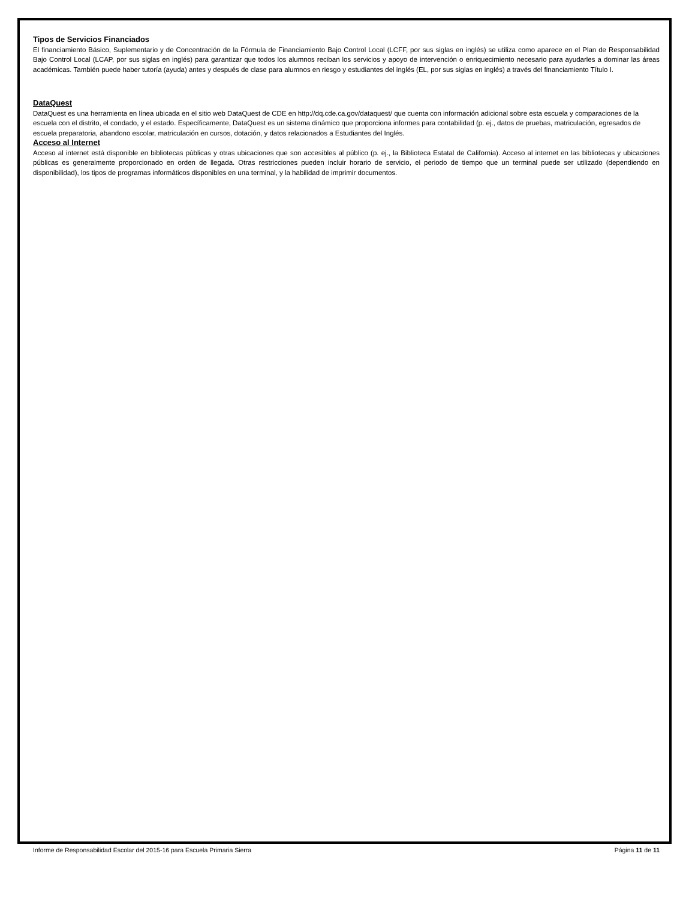Tipos de Servicios Financiados
El financiamiento Básico, Suplementario y de Concentración de la Fórmula de Financiamiento Bajo Control Local (LCFF, por sus siglas en inglés) se utiliza como aparece en el Plan de Responsabilidad Bajo Control Local (LCAP, por sus siglas en inglés) para garantizar que todos los alumnos reciban los servicios y apoyo de intervención o enriquecimiento necesario para ayudarles a dominar las áreas académicas. También puede haber tutoría (ayuda) antes y después de clase para alumnos en riesgo y estudiantes del inglés (EL, por sus siglas en inglés) a través del financiamiento Título I.
DataQuest
DataQuest es una herramienta en línea ubicada en el sitio web DataQuest de CDE en http://dq.cde.ca.gov/dataquest/ que cuenta con información adicional sobre esta escuela y comparaciones de la escuela con el distrito, el condado, y el estado. Específicamente, DataQuest es un sistema dinámico que proporciona informes para contabilidad (p. ej., datos de pruebas, matriculación, egresados de escuela preparatoria, abandono escolar, matriculación en cursos, dotación, y datos relacionados a Estudiantes del Inglés.
Acceso al Internet
Acceso al internet está disponible en bibliotecas públicas y otras ubicaciones que son accesibles al público (p. ej., la Biblioteca Estatal de California). Acceso al internet en las bibliotecas y ubicaciones públicas es generalmente proporcionado en orden de llegada. Otras restricciones pueden incluir horario de servicio, el periodo de tiempo que un terminal puede ser utilizado (dependiendo en disponibilidad), los tipos de programas informáticos disponibles en una terminal, y la habilidad de imprimir documentos.
Informe de Responsabilidad Escolar del 2015-16 para Escuela Primaria Sierra Página 11 de 11